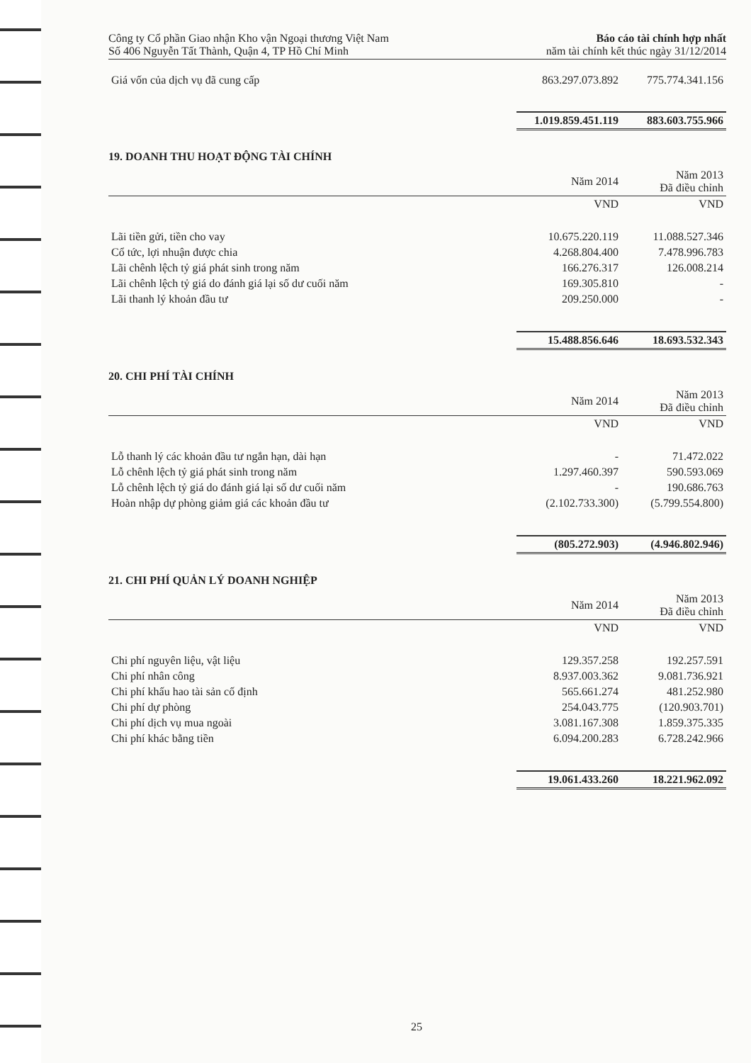Công ty Cổ phần Giao nhận Kho vận Ngoại thương Việt Nam
Số 406 Nguyễn Tất Thành, Quận 4, TP Hồ Chí Minh
Báo cáo tài chính hợp nhất
năm tài chính kết thúc ngày 31/12/2014
| Giá vốn của dịch vụ đã cung cấp | 863.297.073.892 | 775.774.341.156 |
| | 1.019.859.451.119 | 883.603.755.966 |
19. DOANH THU HOẠT ĐỘNG TÀI CHÍNH
| | Năm 2014 | Năm 2013 Đã điều chỉnh |
| --- | --- | --- |
| | VND | VND |
| Lãi tiền gửi, tiền cho vay | 10.675.220.119 | 11.088.527.346 |
| Cổ tức, lợi nhuận được chia | 4.268.804.400 | 7.478.996.783 |
| Lãi chênh lệch tỷ giá phát sinh trong năm | 166.276.317 | 126.008.214 |
| Lãi chênh lệch tỷ giá do đánh giá lại số dư cuối năm | 169.305.810 | - |
| Lãi thanh lý khoản đầu tư | 209.250.000 | - |
| | 15.488.856.646 | 18.693.532.343 |
20. CHI PHÍ TÀI CHÍNH
| | Năm 2014 | Năm 2013 Đã điều chỉnh |
| --- | --- | --- |
| | VND | VND |
| Lỗ thanh lý các khoản đầu tư ngắn hạn, dài hạn | - | 71.472.022 |
| Lỗ chênh lệch tỷ giá phát sinh trong năm | 1.297.460.397 | 590.593.069 |
| Lỗ chênh lệch tỷ giá do đánh giá lại số dư cuối năm | - | 190.686.763 |
| Hoàn nhập dự phòng giảm giá các khoản đầu tư | (2.102.733.300) | (5.799.554.800) |
| | (805.272.903) | (4.946.802.946) |
21. CHI PHÍ QUẢN LÝ DOANH NGHIỆP
| | Năm 2014 | Năm 2013 Đã điều chỉnh |
| --- | --- | --- |
| | VND | VND |
| Chi phí nguyên liệu, vật liệu | 129.357.258 | 192.257.591 |
| Chi phí nhân công | 8.937.003.362 | 9.081.736.921 |
| Chi phí khấu hao tài sản cố định | 565.661.274 | 481.252.980 |
| Chi phí dự phòng | 254.043.775 | (120.903.701) |
| Chi phí dịch vụ mua ngoài | 3.081.167.308 | 1.859.375.335 |
| Chi phí khác bằng tiền | 6.094.200.283 | 6.728.242.966 |
| | 19.061.433.260 | 18.221.962.092 |
25